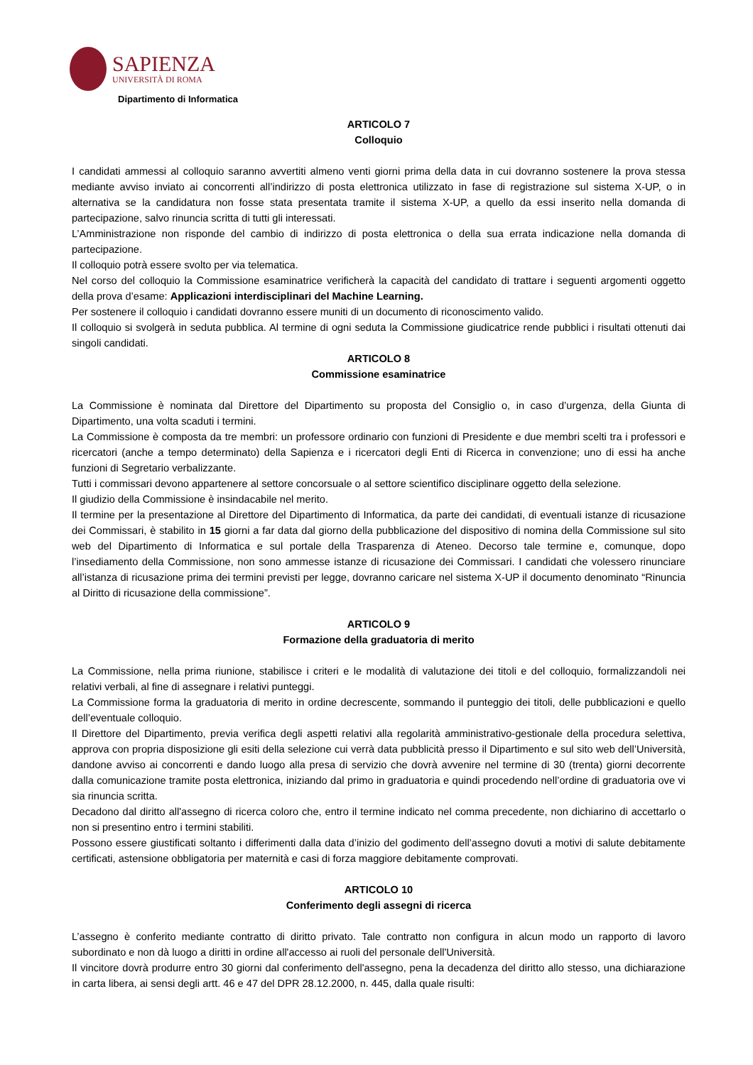SAPIENZA
UNIVERSITÀ DI ROMA
Dipartimento di Informatica
ARTICOLO 7
Colloquio
I candidati ammessi al colloquio saranno avvertiti almeno venti giorni prima della data in cui dovranno sostenere la prova stessa mediante avviso inviato ai concorrenti all’indirizzo di posta elettronica utilizzato in fase di registrazione sul sistema X-UP, o in alternativa se la candidatura non fosse stata presentata tramite il sistema X-UP, a quello da essi inserito nella domanda di partecipazione, salvo rinuncia scritta di tutti gli interessati.
L’Amministrazione non risponde del cambio di indirizzo di posta elettronica o della sua errata indicazione nella domanda di partecipazione.
Il colloquio potrà essere svolto per via telematica.
Nel corso del colloquio la Commissione esaminatrice verificherà la capacità del candidato di trattare i seguenti argomenti oggetto della prova d’esame: Applicazioni interdisciplinari del Machine Learning.
Per sostenere il colloquio i candidati dovranno essere muniti di un documento di riconoscimento valido.
Il colloquio si svolgerà in seduta pubblica. Al termine di ogni seduta la Commissione giudicatrice rende pubblici i risultati ottenuti dai singoli candidati.
ARTICOLO 8
Commissione esaminatrice
La Commissione è nominata dal Direttore del Dipartimento su proposta del Consiglio o, in caso d’urgenza, della Giunta di Dipartimento, una volta scaduti i termini.
La Commissione è composta da tre membri: un professore ordinario con funzioni di Presidente e due membri scelti tra i professori e ricercatori (anche a tempo determinato) della Sapienza e i ricercatori degli Enti di Ricerca in convenzione; uno di essi ha anche funzioni di Segretario verbalizzante.
Tutti i commissari devono appartenere al settore concorsuale o al settore scientifico disciplinare oggetto della selezione.
Il giudizio della Commissione è insindacabile nel merito.
Il termine per la presentazione al Direttore del Dipartimento di Informatica, da parte dei candidati, di eventuali istanze di ricusazione dei Commissari, è stabilito in 15 giorni a far data dal giorno della pubblicazione del dispositivo di nomina della Commissione sul sito web del Dipartimento di Informatica e sul portale della Trasparenza di Ateneo. Decorso tale termine e, comunque, dopo l’insediamento della Commissione, non sono ammesse istanze di ricusazione dei Commissari. I candidati che volessero rinunciare all’istanza di ricusazione prima dei termini previsti per legge, dovranno caricare nel sistema X-UP il documento denominato “Rinuncia al Diritto di ricusazione della commissione”.
ARTICOLO 9
Formazione della graduatoria di merito
La Commissione, nella prima riunione, stabilisce i criteri e le modalità di valutazione dei titoli e del colloquio, formalizzandoli nei relativi verbali, al fine di assegnare i relativi punteggi.
La Commissione forma la graduatoria di merito in ordine decrescente, sommando il punteggio dei titoli, delle pubblicazioni e quello dell’eventuale colloquio.
Il Direttore del Dipartimento, previa verifica degli aspetti relativi alla regolarità amministrativo-gestionale della procedura selettiva, approva con propria disposizione gli esiti della selezione cui verrà data pubblicità presso il Dipartimento e sul sito web dell’Università, dandone avviso ai concorrenti e dando luogo alla presa di servizio che dovrà avvenire nel termine di 30 (trenta) giorni decorrente dalla comunicazione tramite posta elettronica, iniziando dal primo in graduatoria e quindi procedendo nell’ordine di graduatoria ove vi sia rinuncia scritta.
Decadono dal diritto all'assegno di ricerca coloro che, entro il termine indicato nel comma precedente, non dichiarino di accettarlo o non si presentino entro i termini stabiliti.
Possono essere giustificati soltanto i differimenti dalla data d’inizio del godimento dell’assegno dovuti a motivi di salute debitamente certificati, astensione obbligatoria per maternità e casi di forza maggiore debitamente comprovati.
ARTICOLO 10
Conferimento degli assegni di ricerca
L’assegno è conferito mediante contratto di diritto privato. Tale contratto non configura in alcun modo un rapporto di lavoro subordinato e non dà luogo a diritti in ordine all'accesso ai ruoli del personale dell'Università.
Il vincitore dovrà produrre entro 30 giorni dal conferimento dell'assegno, pena la decadenza del diritto allo stesso, una dichiarazione in carta libera, ai sensi degli artt. 46 e 47 del DPR 28.12.2000, n. 445, dalla quale risulti: